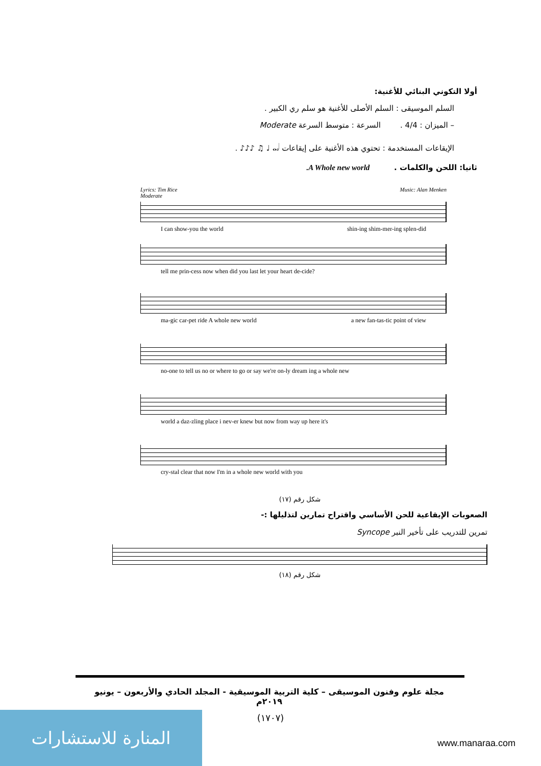أولا التكوني البنائي للأغنية:
السلم الموسيقى : السلم الأصلى للأغنية هو سلم ري الكبير .
– الميزان : 4/4 . السرعة : متوسط السرعة Moderate
الإيقاعات المستخدمة : تحتوي هذه الأغنية على إيقاعات 𝅝 𝅗𝅥 ♩ ♫ ♪♪♪ .
ثانيا: اللحن والكلمات . A Whole new world.
Lyrics: Tim Rice Music: Alan Menken
Moderate
I can show-you the world shin-ing shim-mer-ing splen-did
tell me prin-cess now when did you last let your heart de-cide?
ma-gic car-pet ride A whole new world a new fan-tas-tic point of view
no-one to tell us no or where to go or say we're on-ly dream ing a whole new
world a daz-zling place i nev-er knew but now from way up here it's
cry-stal clear that now I'm in a whole new world with you
شكل رقم (١٧)
الصعوبات الإيقاعية للحن الأساسي واقتراح تمارين لتذليلها :-
تمرين للتدريب على تأخير النبر Syncope
شكل رقم (١٨)
مجلة علوم وفنون الموسيقى – كلية التربية الموسيقية - المجلد الحادي والأربعون – يونيو ٢٠١٩م
(١٧٠٧) المنارة للاستشارات
www.manaraa.com